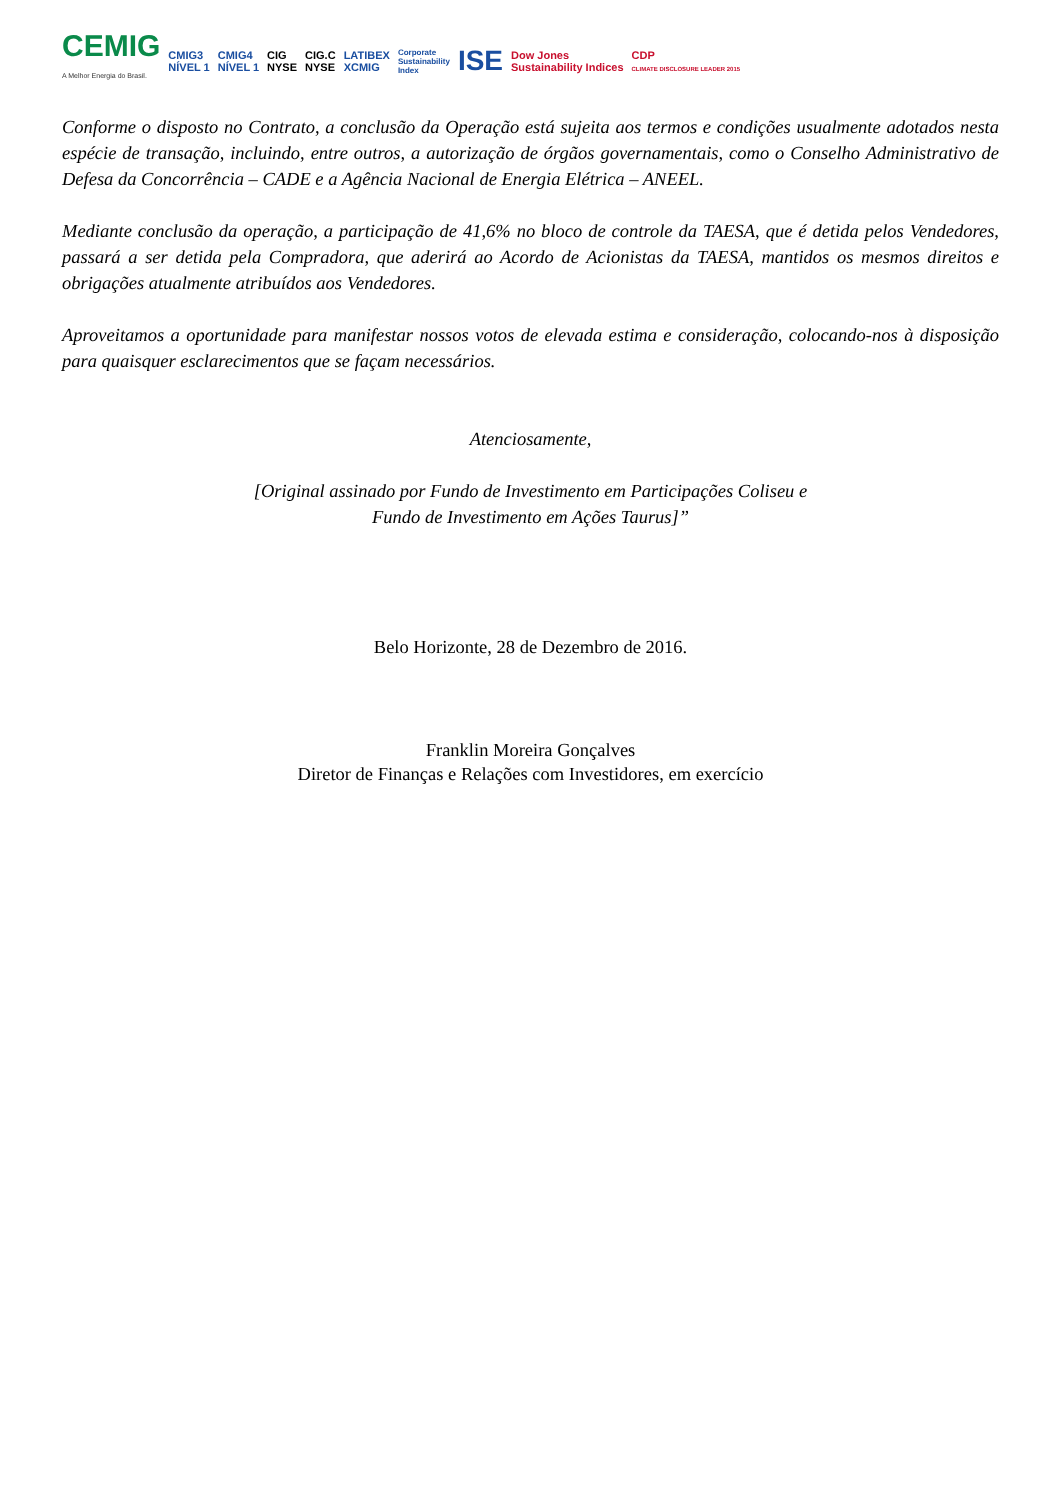CEMIG
A Melhor Energia do Brasil.
CMIG3
NÍVEL 1
CMIG4
NÍVEL 1
CIG
NYSE
CIG.C
NYSE
LATIBEX
XCMIG
Corporate
Sustainability
Index
ISE
Dow Jones
Sustainability Indices
CDP
CLIMATE DISCLOSURE LEADER 2015
Conforme o disposto no Contrato, a conclusão da Operação está sujeita aos termos e condições usualmente adotados nesta espécie de transação, incluindo, entre outros, a autorização de órgãos governamentais, como o Conselho Administrativo de Defesa da Concorrência – CADE e a Agência Nacional de Energia Elétrica – ANEEL.
Mediante conclusão da operação, a participação de 41,6% no bloco de controle da TAESA, que é detida pelos Vendedores, passará a ser detida pela Compradora, que aderirá ao Acordo de Acionistas da TAESA, mantidos os mesmos direitos e obrigações atualmente atribuídos aos Vendedores.
Aproveitamos a oportunidade para manifestar nossos votos de elevada estima e consideração, colocando-nos à disposição para quaisquer esclarecimentos que se façam necessários.
Atenciosamente,
[Original assinado por Fundo de Investimento em Participações Coliseu e
Fundo de Investimento em Ações Taurus]”
Belo Horizonte, 28 de Dezembro de 2016.
Franklin Moreira Gonçalves
Diretor de Finanças e Relações com Investidores, em exercício